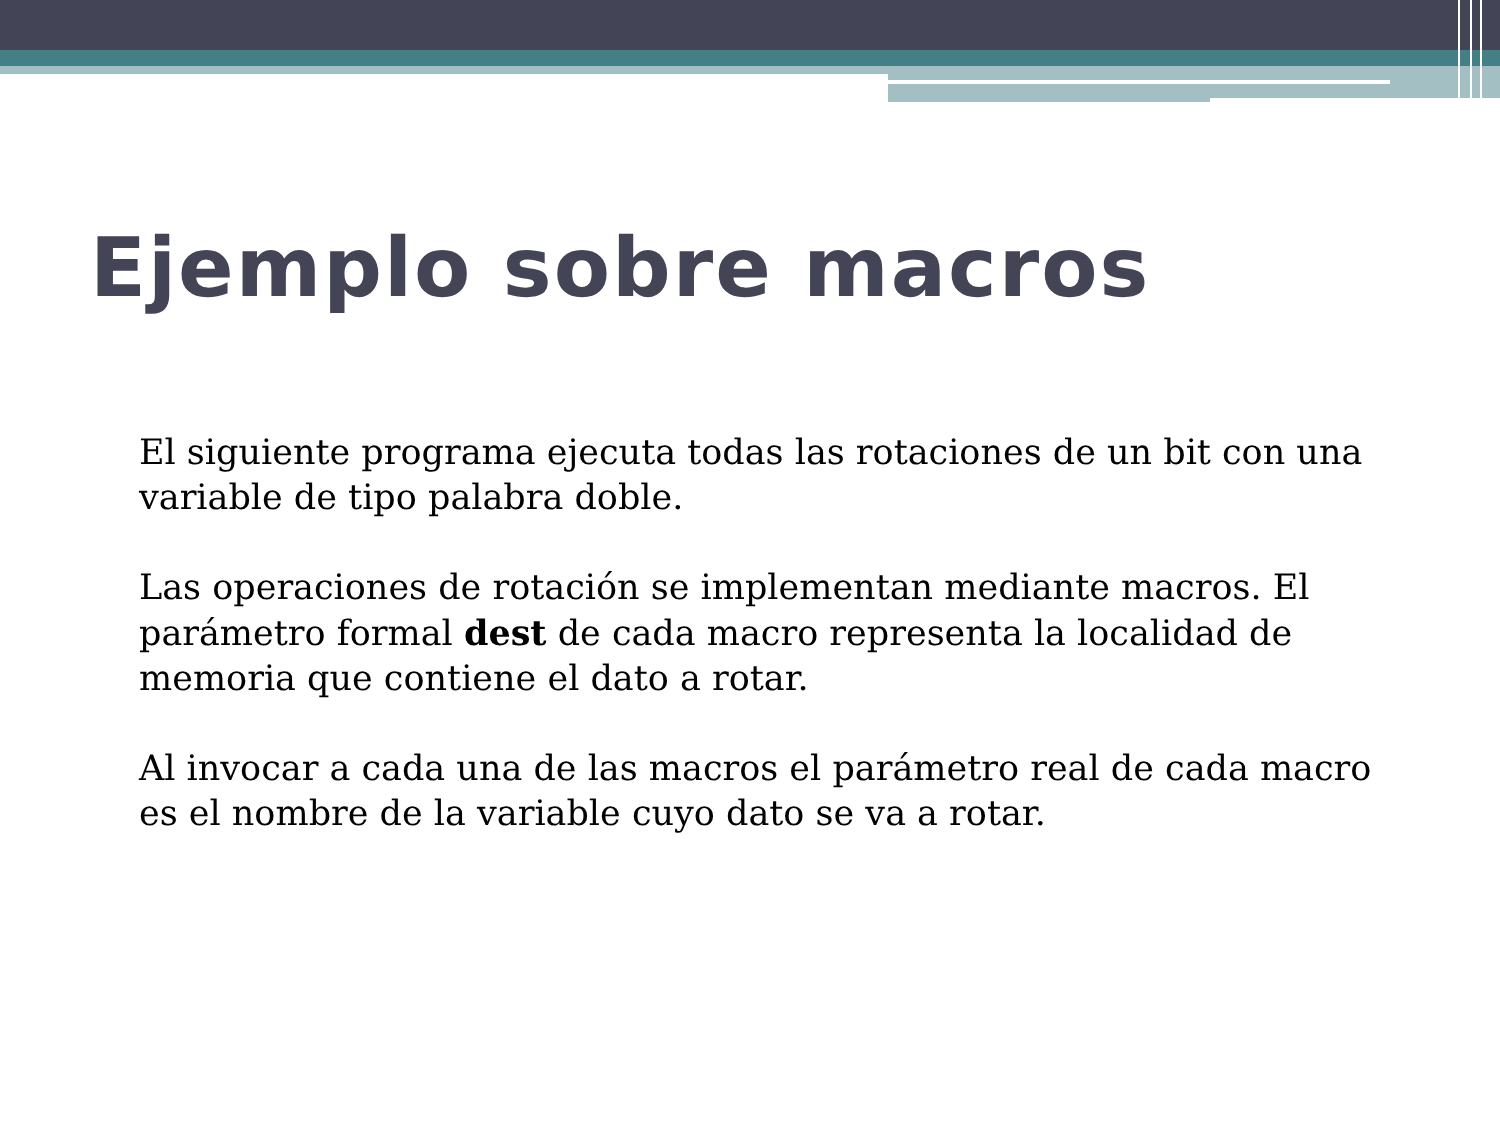Ejemplo sobre macros
El siguiente programa ejecuta todas las rotaciones de un bit con una variable de tipo palabra doble.
Las operaciones de rotación se implementan mediante macros. El parámetro formal dest de cada macro representa la localidad de memoria que contiene el dato a rotar.
Al invocar a cada una de las macros el parámetro real de cada macro es el nombre de la variable cuyo dato se va a rotar.